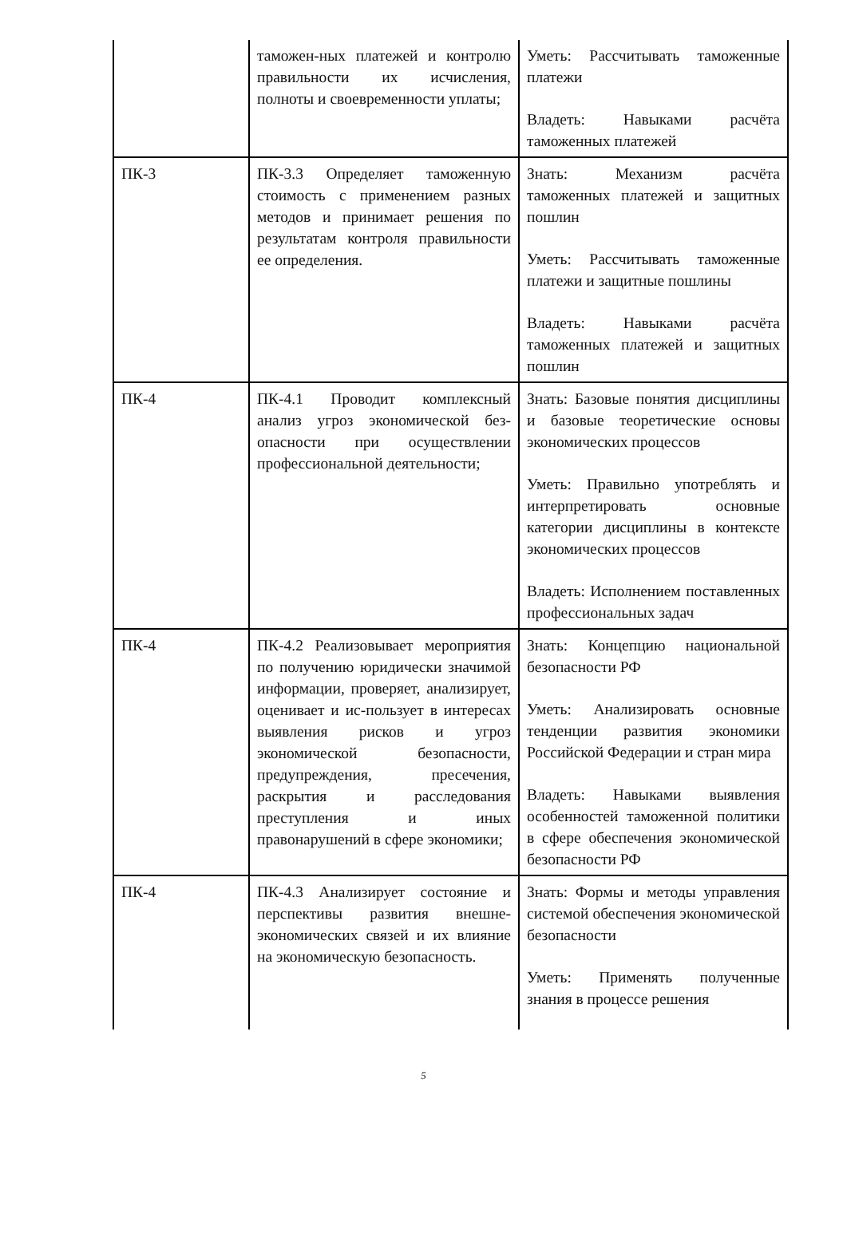| | таможен-ных платежей и контролю правильности их исчисления, полноты и своевременности уплаты; | Уметь: Рассчитывать таможенные платежи Владеть: Навыками расчёта таможенных платежей |
| ПК-3 | ПК-3.3 Определяет таможенную стоимость с применением разных методов и принимает решения по результатам контроля правильности ее определения. | Знать: Механизм расчёта таможенных платежей и защитных пошлин Уметь: Рассчитывать таможенные платежи и защитные пошлины Владеть: Навыками расчёта таможенных платежей и защитных пошлин |
| ПК-4 | ПК-4.1 Проводит комплексный анализ угроз экономической без-опасности при осуществлении профессиональной деятельности; | Знать: Базовые понятия дисциплины и базовые теоретические основы экономических процессов Уметь: Правильно употреблять и интерпретировать основные категории дисциплины в контексте экономических процессов Владеть: Исполнением поставленных профессиональных задач |
| ПК-4 | ПК-4.2 Реализовывает мероприятия по получению юридически значимой информации, проверяет, анализирует, оценивает и ис-пользует в интересах выявления рисков и угроз экономической безопасности, предупреждения, пресечения, раскрытия и расследования преступления и иных правонарушений в сфере экономики; | Знать: Концепцию национальной безопасности РФ Уметь: Анализировать основные тенденции развития экономики Российской Федерации и стран мира Владеть: Навыками выявления особенностей таможенной политики в сфере обеспечения экономической безопасности РФ |
| ПК-4 | ПК-4.3 Анализирует состояние и перспективы развития внешне-экономических связей и их влияние на экономическую безопасность. | Знать: Формы и методы управления системой обеспечения экономической безопасности Уметь: Применять полученные знания в процессе решения |
5